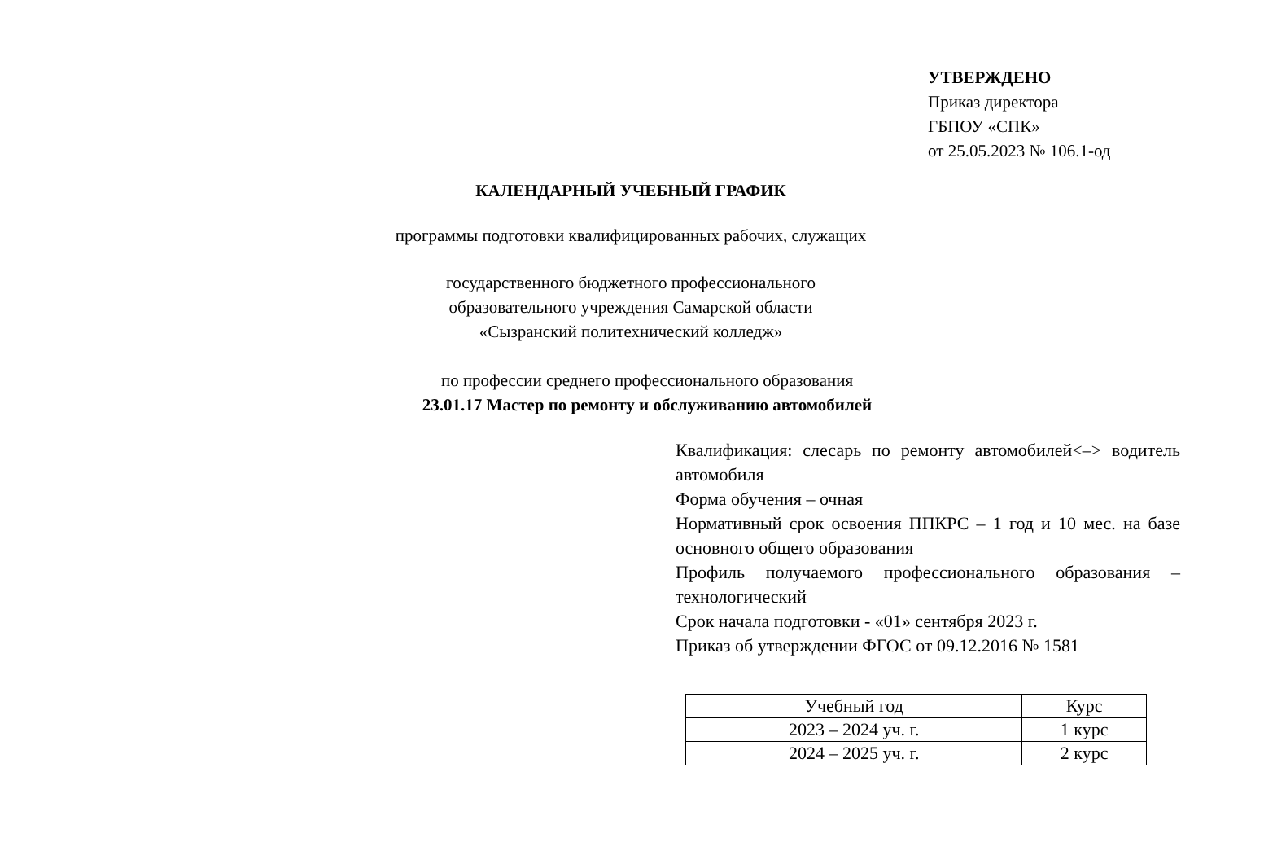УТВЕРЖДЕНО
Приказ директора
ГБПОУ «СПК»
от 25.05.2023 № 106.1-од
КАЛЕНДАРНЫЙ УЧЕБНЫЙ ГРАФИК
программы подготовки квалифицированных рабочих, служащих
государственного бюджетного профессионального
образовательного учреждения Самарской области
«Сызранский политехнический колледж»
по профессии среднего профессионального образования
23.01.17 Мастер по ремонту и обслуживанию автомобилей
Квалификация: слесарь по ремонту автомобилей<–> водитель автомобиля
Форма обучения – очная
Нормативный срок освоения ППКРС – 1 год и 10 мес. на базе основного общего образования
Профиль получаемого профессионального образования – технологический
Срок начала подготовки - «01» сентября 2023 г.
Приказ об утверждении ФГОС от 09.12.2016 № 1581
| Учебный год | Курс |
| 2023 – 2024 уч. г. | 1 курс |
| 2024 – 2025 уч. г. | 2 курс |